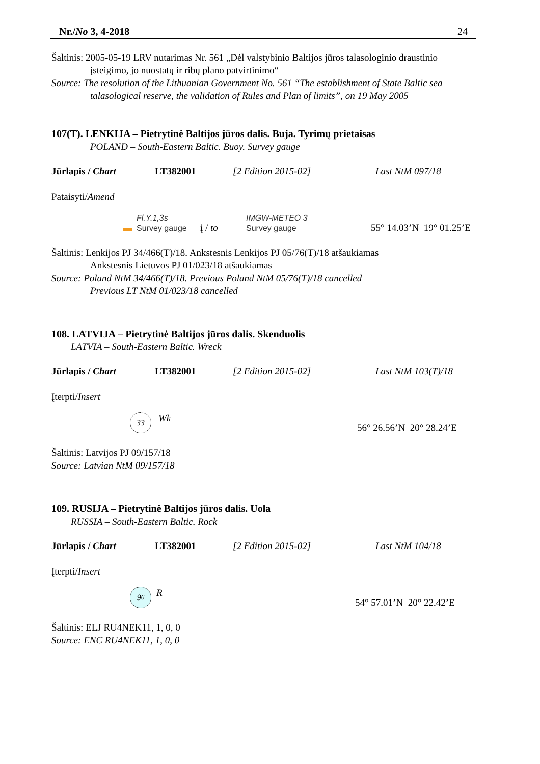Nr./No 3, 4-2018 24
Šaltinis: 2005-05-19 LRV nutarimas Nr. 561 „Dėl valstybinio Baltijos jūros talasologinio draustinio
įsteigimo, jo nuostatų ir ribų plano patvirtinimo“
Source: The resolution of the Lithuanian Government No. 561 “The establishment of State Baltic sea
talasological reserve, the validation of Rules and Plan of limits”, on 19 May 2005
107(T). LENKIJA – Pietrytinė Baltijos jūros dalis. Buja. Tyrimų prietaisas
POLAND – South-Eastern Baltic. Buoy. Survey gauge
Jūrlapis / Chart LT382001 [2 Edition 2015-02] Last NtM 097/18
Pataisyti/Amend
▬ Fl.Y.1,3s
Survey gauge į / to IMGW-METEO 3
Survey gauge 55° 14.03’N 19° 01.25’E
Šaltinis: Lenkijos PJ 34/466(T)/18. Ankstesnis Lenkijos PJ 05/76(T)/18 atšaukiamas
Ankstesnis Lietuvos PJ 01/023/18 atšaukiamas
Source: Poland NtM 34/466(T)/18. Previous Poland NtM 05/76(T)/18 cancelled
Previous LT NtM 01/023/18 cancelled
108. LATVIJA – Pietrytinė Baltijos jūros dalis. Skenduolis
LATVIA – South-Eastern Baltic. Wreck
Jūrlapis / Chart LT382001 [2 Edition 2015-02] Last NtM 103(T)/18
Įterpti/Insert
33 Wk 56° 26.56’N 20° 28.24’E
Šaltinis: Latvijos PJ 09/157/18
Source: Latvian NtM 09/157/18
109. RUSIJA – Pietrytinė Baltijos jūros dalis. Uola
RUSSIA – South-Eastern Baltic. Rock
Jūrlapis / Chart LT382001 [2 Edition 2015-02] Last NtM 104/18
Įterpti/Insert
9<sub>6</sub> R 54° 57.01’N 20° 22.42’E
Šaltinis: ELJ RU4NEK11, 1, 0, 0
Source: ENC RU4NEK11, 1, 0, 0